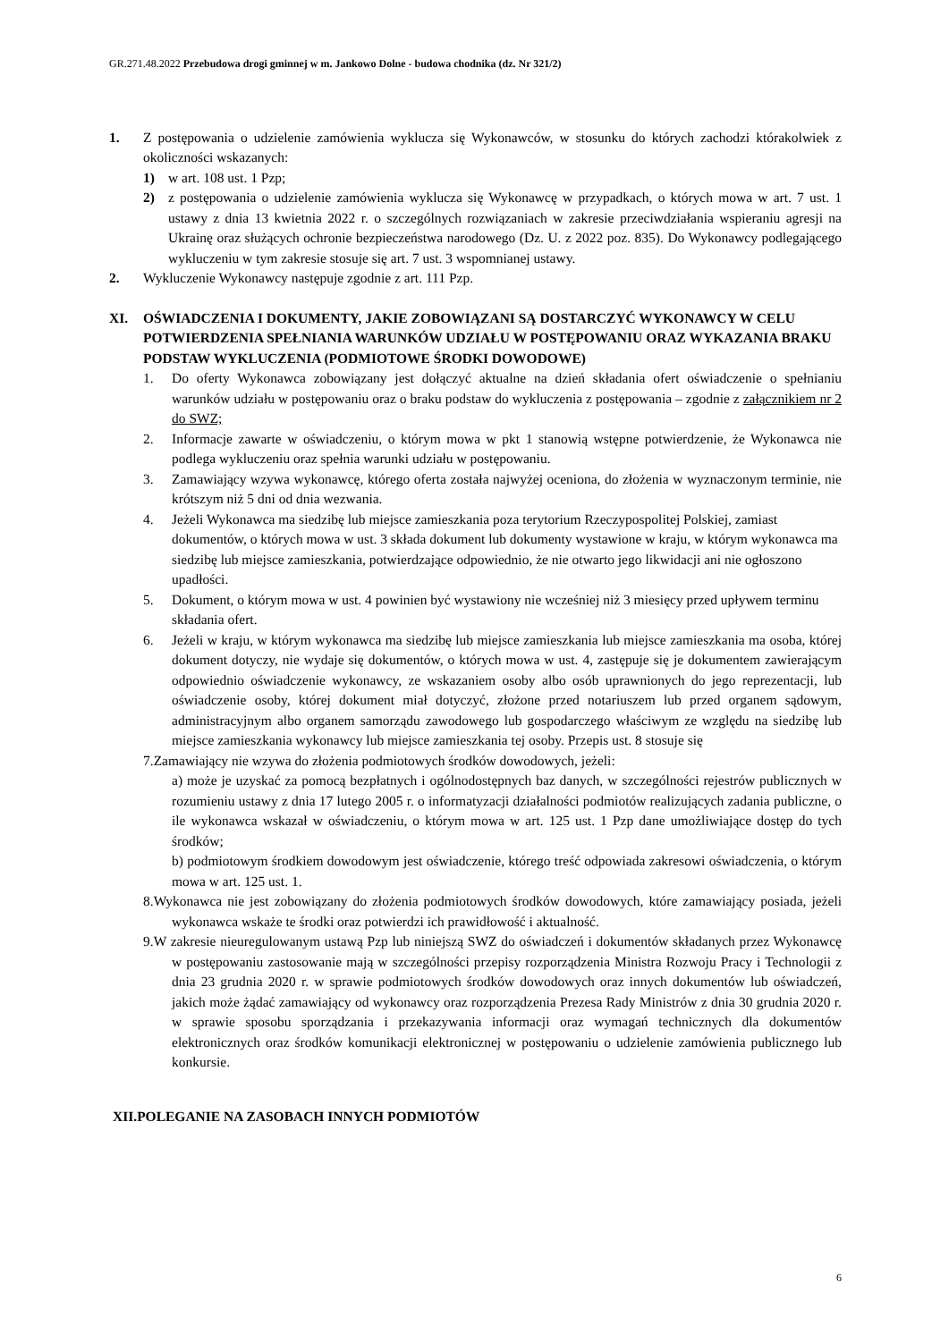GR.271.48.2022 Przebudowa drogi gminnej w m. Jankowo Dolne - budowa chodnika (dz. Nr 321/2)
1. Z postępowania o udzielenie zamówienia wyklucza się Wykonawców, w stosunku do których zachodzi którakolwiek z okoliczności wskazanych:
1) w art. 108 ust. 1 Pzp;
2) z postępowania o udzielenie zamówienia wyklucza się Wykonawcę w przypadkach, o których mowa w art. 7 ust. 1 ustawy z dnia 13 kwietnia 2022 r. o szczególnych rozwiązaniach w zakresie przeciwdziałania wspieraniu agresji na Ukrainę oraz służących ochronie bezpieczeństwa narodowego (Dz. U. z 2022 poz. 835). Do Wykonawcy podlegającego wykluczeniu w tym zakresie stosuje się art. 7 ust. 3 wspomnianej ustawy.
2. Wykluczenie Wykonawcy następuje zgodnie z art. 111 Pzp.
XI. OŚWIADCZENIA I DOKUMENTY, JAKIE ZOBOWIĄZANI SĄ DOSTARCZYĆ WYKONAWCY W CELU POTWIERDZENIA SPEŁNIANIA WARUNKÓW UDZIAŁU W POSTĘPOWANIU ORAZ WYKAZANIA BRAKU PODSTAW WYKLUCZENIA (PODMIOTOWE ŚRODKI DOWODOWE)
1. Do oferty Wykonawca zobowiązany jest dołączyć aktualne na dzień składania ofert oświadczenie o spełnianiu warunków udziału w postępowaniu oraz o braku podstaw do wykluczenia z postępowania – zgodnie z załącznikiem nr 2 do SWZ;
2. Informacje zawarte w oświadczeniu, o którym mowa w pkt 1 stanowią wstępne potwierdzenie, że Wykonawca nie podlega wykluczeniu oraz spełnia warunki udziału w postępowaniu.
3. Zamawiający wzywa wykonawcę, którego oferta została najwyżej oceniona, do złożenia w wyznaczonym terminie, nie krótszym niż 5 dni od dnia wezwania.
4. Jeżeli Wykonawca ma siedzibę lub miejsce zamieszkania poza terytorium Rzeczypospolitej Polskiej, zamiast dokumentów, o których mowa w ust. 3 składa dokument lub dokumenty wystawione w kraju, w którym wykonawca ma siedzibę lub miejsce zamieszkania, potwierdzające odpowiednio, że nie otwarto jego likwidacji ani nie ogłoszono upadłości.
5. Dokument, o którym mowa w ust. 4 powinien być wystawiony nie wcześniej niż 3 miesięcy przed upływem terminu składania ofert.
6. Jeżeli w kraju, w którym wykonawca ma siedzibę lub miejsce zamieszkania lub miejsce zamieszkania ma osoba, której dokument dotyczy, nie wydaje się dokumentów, o których mowa w ust. 4, zastępuje się je dokumentem zawierającym odpowiednio oświadczenie wykonawcy, ze wskazaniem osoby albo osób uprawnionych do jego reprezentacji, lub oświadczenie osoby, której dokument miał dotyczyć, złożone przed notariuszem lub przed organem sądowym, administracyjnym albo organem samorządu zawodowego lub gospodarczego właściwym ze względu na siedzibę lub miejsce zamieszkania wykonawcy lub miejsce zamieszkania tej osoby. Przepis ust. 8 stosuje się
7.Zamawiający nie wzywa do złożenia podmiotowych środków dowodowych, jeżeli:
a) może je uzyskać za pomocą bezpłatnych i ogólnodostępnych baz danych, w szczególności rejestrów publicznych w rozumieniu ustawy z dnia 17 lutego 2005 r. o informatyzacji działalności podmiotów realizujących zadania publiczne, o ile wykonawca wskazał w oświadczeniu, o którym mowa w art. 125 ust. 1 Pzp dane umożliwiające dostęp do tych środków;
b) podmiotowym środkiem dowodowym jest oświadczenie, którego treść odpowiada zakresowi oświadczenia, o którym mowa w art. 125 ust. 1.
8.Wykonawca nie jest zobowiązany do złożenia podmiotowych środków dowodowych, które zamawiający posiada, jeżeli wykonawca wskaże te środki oraz potwierdzi ich prawidłowość i aktualność.
9.W zakresie nieuregulowanym ustawą Pzp lub niniejszą SWZ do oświadczeń i dokumentów składanych przez Wykonawcę w postępowaniu zastosowanie mają w szczególności przepisy rozporządzenia Ministra Rozwoju Pracy i Technologii z dnia 23 grudnia 2020 r. w sprawie podmiotowych środków dowodowych oraz innych dokumentów lub oświadczeń, jakich może żądać zamawiający od wykonawcy oraz rozporządzenia Prezesa Rady Ministrów z dnia 30 grudnia 2020 r. w sprawie sposobu sporządzania i przekazywania informacji oraz wymagań technicznych dla dokumentów elektronicznych oraz środków komunikacji elektronicznej w postępowaniu o udzielenie zamówienia publicznego lub konkursie.
XII.POLEGANIE NA ZASOBACH INNYCH PODMIOTÓW
6